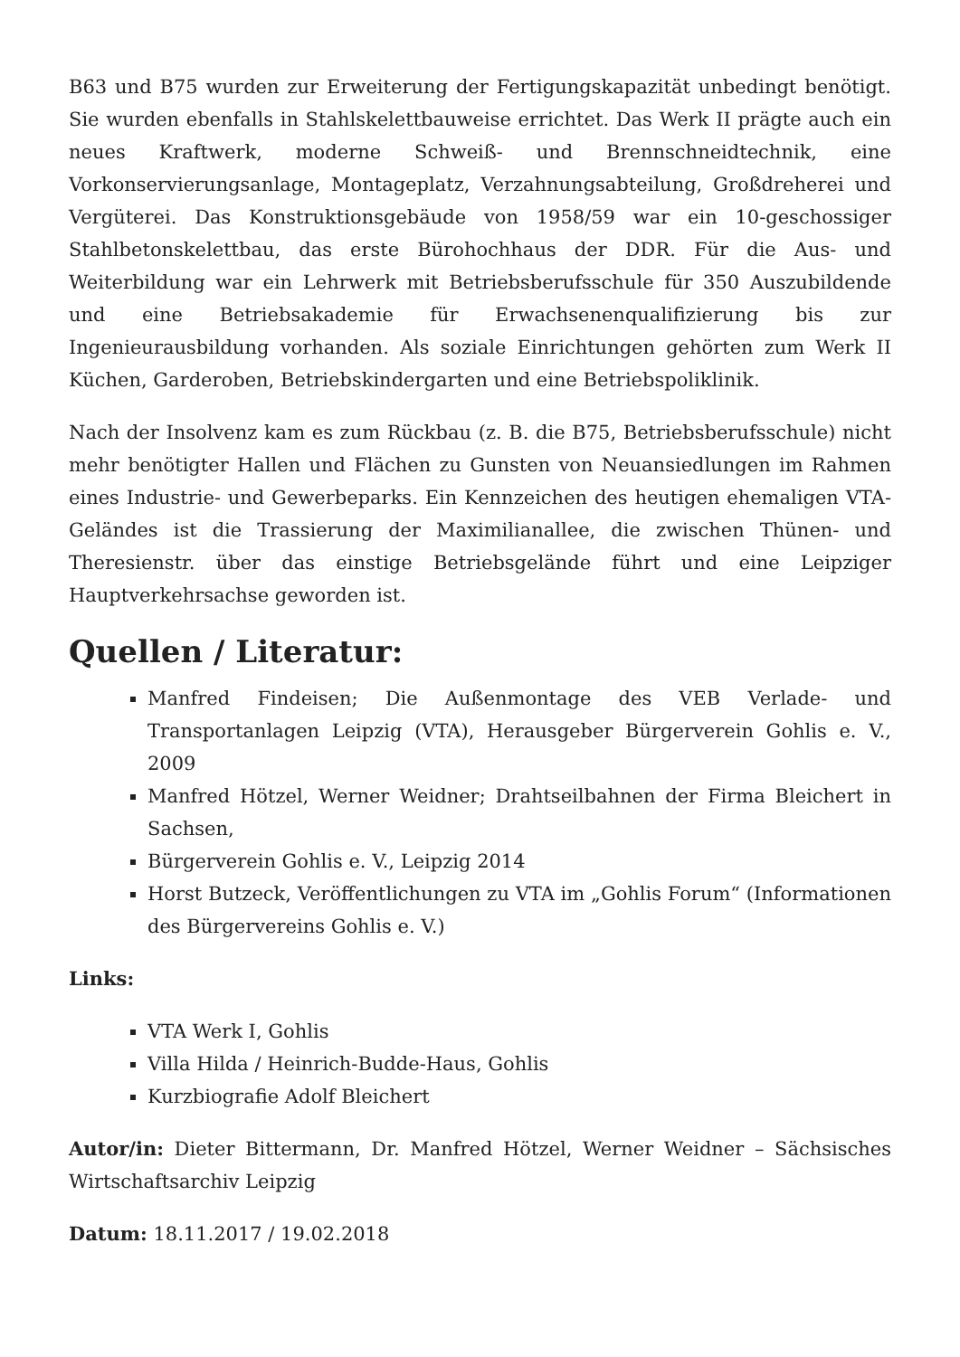B63 und B75 wurden zur Erweiterung der Fertigungskapazität unbedingt benötigt. Sie wurden ebenfalls in Stahlskelettbauweise errichtet. Das Werk II prägte auch ein neues Kraftwerk, moderne Schweiß- und Brennschneidtechnik, eine Vorkonservierungsanlage, Montageplatz, Verzahnungsabteilung, Großdreherei und Vergüterei. Das Konstruktionsgebäude von 1958/59 war ein 10-geschossiger Stahlbetonskelettbau, das erste Bürohochhaus der DDR. Für die Aus- und Weiterbildung war ein Lehrwerk mit Betriebsberufsschule für 350 Auszubildende und eine Betriebsakademie für Erwachsenenqualifizierung bis zur Ingenieurausbildung vorhanden. Als soziale Einrichtungen gehörten zum Werk II Küchen, Garderoben, Betriebskindergarten und eine Betriebspoliklinik.
Nach der Insolvenz kam es zum Rückbau (z. B. die B75, Betriebsberufsschule) nicht mehr benötigter Hallen und Flächen zu Gunsten von Neuansiedlungen im Rahmen eines Industrie- und Gewerbeparks. Ein Kennzeichen des heutigen ehemaligen VTA-Geländes ist die Trassierung der Maximilianallee, die zwischen Thünen- und Theresienstr. über das einstige Betriebsgelände führt und eine Leipziger Hauptverkehrsachse geworden ist.
Quellen / Literatur:
Manfred Findeisen; Die Außenmontage des VEB Verlade- und Transportanlagen Leipzig (VTA), Herausgeber Bürgerverein Gohlis e. V., 2009
Manfred Hötzel, Werner Weidner; Drahtseilbahnen der Firma Bleichert in Sachsen,
Bürgerverein Gohlis e. V., Leipzig 2014
Horst Butzeck, Veröffentlichungen zu VTA im „Gohlis Forum“ (Informationen des Bürgervereins Gohlis e. V.)
Links:
VTA Werk I, Gohlis
Villa Hilda / Heinrich-Budde-Haus, Gohlis
Kurzbiografie Adolf Bleichert
Autor/in: Dieter Bittermann, Dr. Manfred Hötzel, Werner Weidner – Sächsisches Wirtschaftsarchiv Leipzig
Datum: 18.11.2017 / 19.02.2018